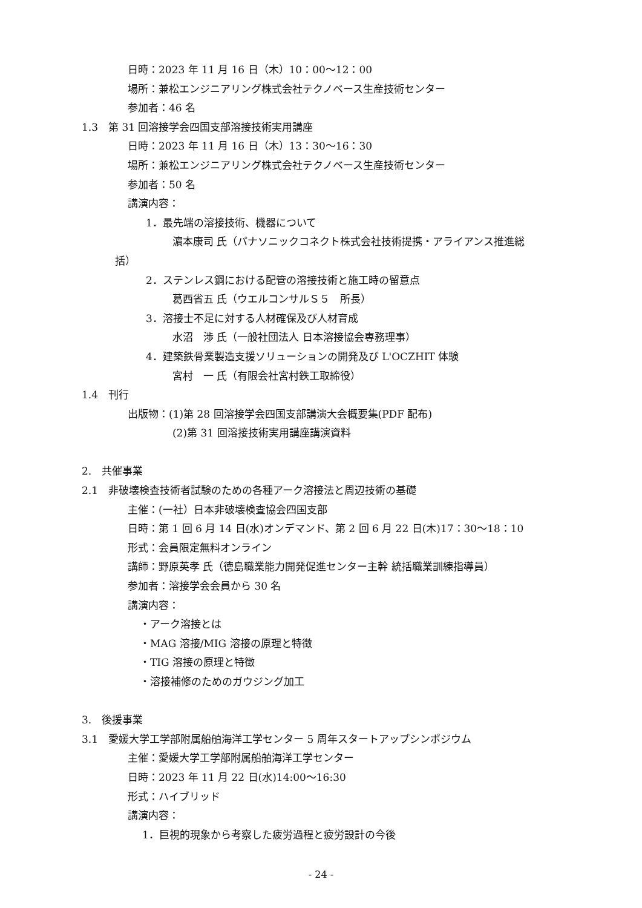日時：2023 年 11 月 16 日（木）10：00～12：00
場所：兼松エンジニアリング株式会社テクノベース生産技術センター
参加者：46 名
1.3　第 31 回溶接学会四国支部溶接技術実用講座
日時：2023 年 11 月 16 日（木）13：30～16：30
場所：兼松エンジニアリング株式会社テクノベース生産技術センター
参加者：50 名
講演内容：
1．最先端の溶接技術、機器について
濵本康司 氏（パナソニックコネクト株式会社技術提携・アライアンス推進総
括）
2．ステンレス鋼における配管の溶接技術と施工時の留意点
葛西省五 氏（ウエルコンサルＳ５　所長）
3．溶接士不足に対する人材確保及び人材育成
水沼　渉 氏（一般社団法人 日本溶接協会専務理事）
4．建築鉄骨業製造支援ソリューションの開発及び L'OCZHIT 体験
宮村　一 氏（有限会社宮村鉄工取締役）
1.4　刊行
出版物：(1)第 28 回溶接学会四国支部講演大会概要集(PDF 配布)
(2)第 31 回溶接技術実用講座講演資料
2.　共催事業
2.1　非破壊検査技術者試験のための各種アーク溶接法と周辺技術の基礎
主催：(一社）日本非破壊検査協会四国支部
日時：第 1 回 6 月 14 日(水)オンデマンド、第 2 回 6 月 22 日(木)17：30～18：10
形式：会員限定無料オンライン
講師：野原英孝 氏（徳島職業能力開発促進センター主幹 統括職業訓練指導員）
参加者：溶接学会会員から 30 名
講演内容：
・アーク溶接とは
・MAG 溶接/MIG 溶接の原理と特徴
・TIG 溶接の原理と特徴
・溶接補修のためのガウジング加工
3.　後援事業
3.1　愛媛大学工学部附属船舶海洋工学センター 5 周年スタートアップシンポジウム
主催：愛媛大学工学部附属船舶海洋工学センター
日時：2023 年 11 月 22 日(水)14:00～16:30
形式：ハイブリッド
講演内容：
1．巨視的現象から考察した疲労過程と疲労設計の今後
- 24 -